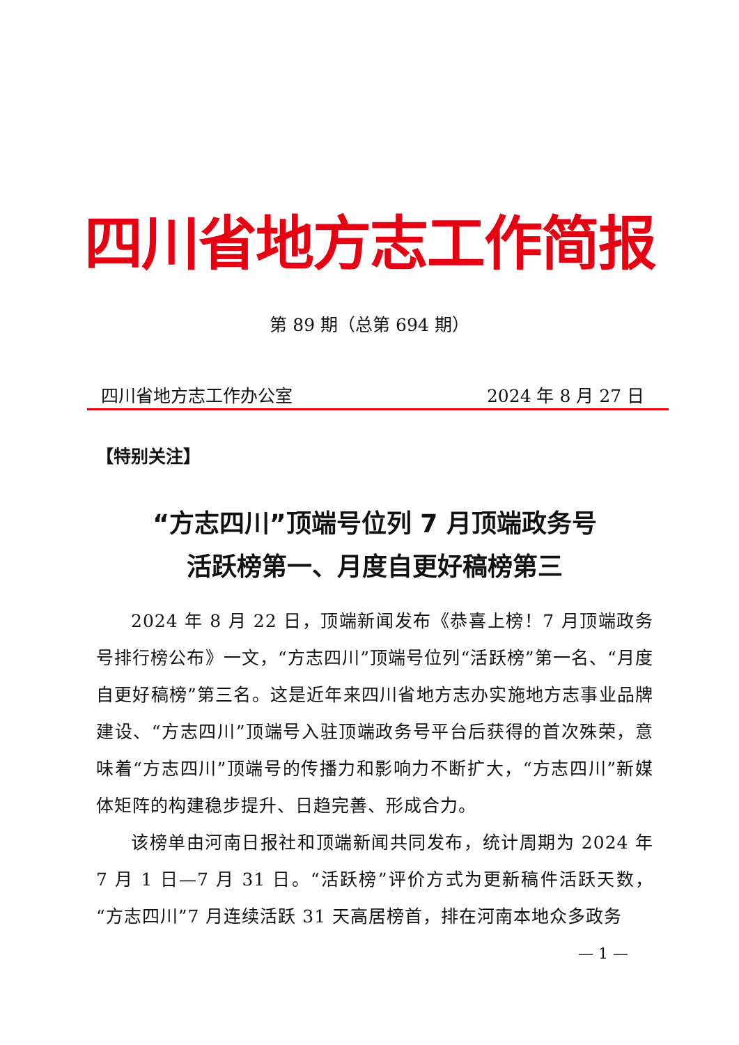四川省地方志工作简报
第 89 期（总第 694 期）
四川省地方志工作办公室 2024 年 8 月 27 日
【特别关注】
“方志四川”顶端号位列 7 月顶端政务号
活跃榜第一、月度自更好稿榜第三
2024 年 8 月 22 日，顶端新闻发布《恭喜上榜！7 月顶端政务号排行榜公布》一文，“方志四川”顶端号位列“活跃榜”第一名、“月度自更好稿榜”第三名。这是近年来四川省地方志办实施地方志事业品牌建设、“方志四川”顶端号入驻顶端政务号平台后获得的首次殊荣，意味着“方志四川”顶端号的传播力和影响力不断扩大，“方志四川”新媒体矩阵的构建稳步提升、日趋完善、形成合力。
该榜单由河南日报社和顶端新闻共同发布，统计周期为 2024 年 7 月 1 日—7 月 31 日。“活跃榜”评价方式为更新稿件活跃天数，“方志四川”7 月连续活跃 31 天高居榜首，排在河南本地众多政务
— 1 —